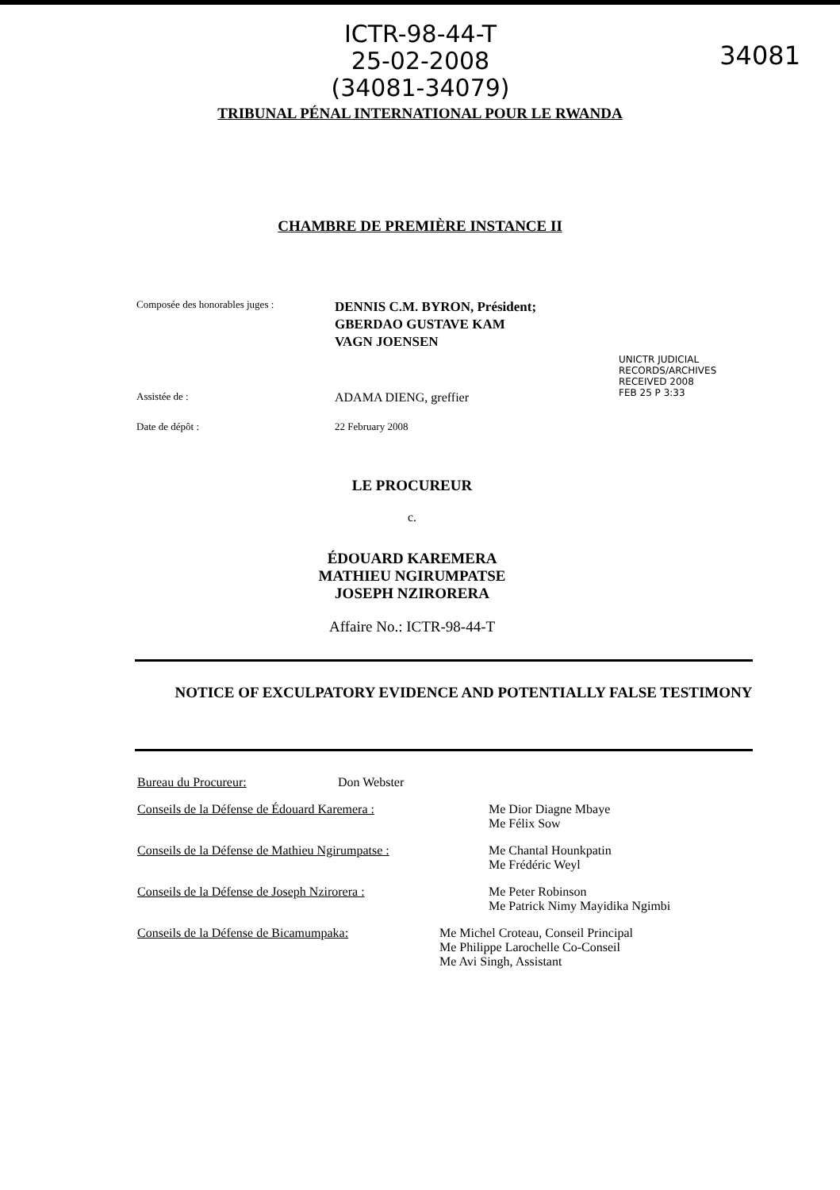ICTR-98-44-T
25-02-2008
(34081-34079)
34081
TRIBUNAL PÉNAL INTERNATIONAL POUR LE RWANDA
CHAMBRE DE PREMIÈRE INSTANCE II
Composée des honorables juges :
DENNIS C.M. BYRON, Président;
GBERDAO GUSTAVE KAM
VAGN JOENSEN
Assistée de :
ADAMA DIENG, greffier
Date de dépôt : 22 February 2008
UNICTR JUDICIAL RECORDS/ARCHIVES RECEIVED 2008 FEB 25 P 3:33
LE PROCUREUR
c.
ÉDOUARD KAREMERA
MATHIEU NGIRUMPATSE
JOSEPH NZIRORERA
Affaire No.: ICTR-98-44-T
NOTICE OF EXCULPATORY EVIDENCE AND POTENTIALLY FALSE TESTIMONY
Bureau du Procureur: Don Webster
Conseils de la Défense de Édouard Karemera : Me Dior Diagne Mbaye
Me Félix Sow
Conseils de la Défense de Mathieu Ngirumpatse :
Me Chantal Hounkpatin
Me Frédéric Weyl
Conseils de la Défense de Joseph Nzirorera : Me Peter Robinson
Me Patrick Nimy Mayidika Ngimbi
Conseils de la Défense de Bicamumpaka: Me Michel Croteau, Conseil Principal
Me Philippe Larochelle Co-Conseil
Me Avi Singh, Assistant